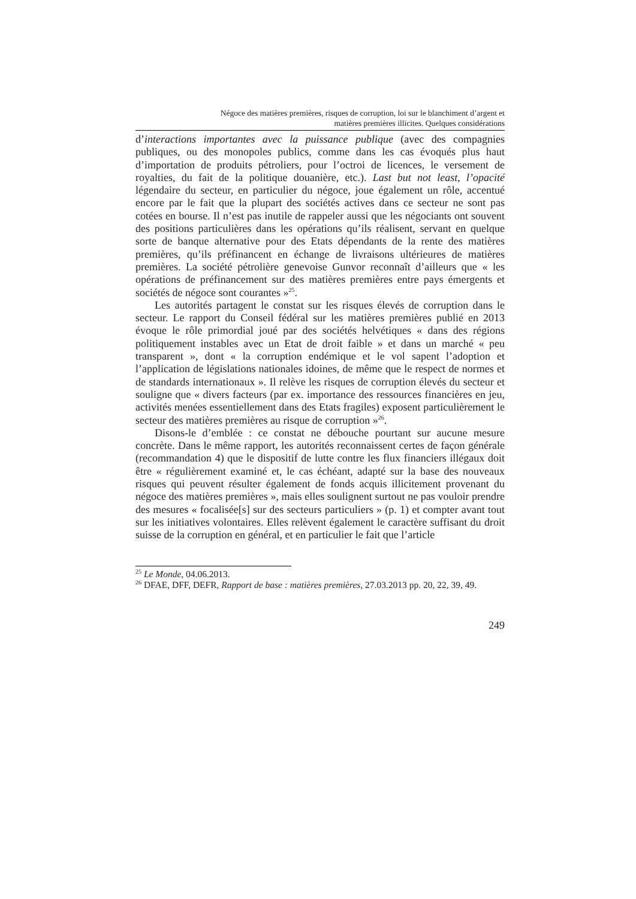Négoce des matières premières, risques de corruption, loi sur le blanchiment d’argent et
matières premières illicites. Quelques considérations
d’interactions importantes avec la puissance publique (avec des compagnies publiques, ou des monopoles publics, comme dans les cas évoqués plus haut d’importation de produits pétroliers, pour l’octroi de licences, le versement de royalties, du fait de la politique douanière, etc.). Last but not least, l’opacité légendaire du secteur, en particulier du négoce, joue également un rôle, accentué encore par le fait que la plupart des sociétés actives dans ce secteur ne sont pas cotées en bourse. Il n’est pas inutile de rappeler aussi que les négociants ont souvent des positions particulières dans les opérations qu’ils réalisent, servant en quelque sorte de banque alternative pour des Etats dépendants de la rente des matières premières, qu’ils préfinancent en échange de livraisons ultérieures de matières premières. La société pétrolière genevoise Gunvor reconnaît d’ailleurs que « les opérations de préfinancement sur des matières premières entre pays émergents et sociétés de négoce sont courantes »<sup>25</sup>.
Les autorités partagent le constat sur les risques élevés de corruption dans le secteur. Le rapport du Conseil fédéral sur les matières premières publié en 2013 évoque le rôle primordial joué par des sociétés helvétiques « dans des régions politiquement instables avec un Etat de droit faible » et dans un marché « peu transparent », dont « la corruption endémique et le vol sapent l’adoption et l’application de législations nationales idoines, de même que le respect de normes et de standards internationaux ». Il relève les risques de corruption élevés du secteur et souligne que « divers facteurs (par ex. importance des ressources financières en jeu, activités menées essentiellement dans des Etats fragiles) exposent particulièrement le secteur des matières premières au risque de corruption »<sup>26</sup>.
Disons-le d’emblée : ce constat ne débouche pourtant sur aucune mesure concrète. Dans le même rapport, les autorités reconnaissent certes de façon générale (recommandation 4) que le dispositif de lutte contre les flux financiers illégaux doit être « régulièrement examiné et, le cas échéant, adapté sur la base des nouveaux risques qui peuvent résulter également de fonds acquis illicitement provenant du négoce des matières premières », mais elles soulignent surtout ne pas vouloir prendre des mesures « focalisée[s] sur des secteurs particuliers » (p. 1) et compter avant tout sur les initiatives volontaires. Elles relèvent également le caractère suffisant du droit suisse de la corruption en général, et en particulier le fait que l’article
<sup>25</sup> Le Monde, 04.06.2013.
<sup>26</sup> DFAE, DFF, DEFR, Rapport de base : matières premières, 27.03.2013 pp. 20, 22, 39, 49.
249